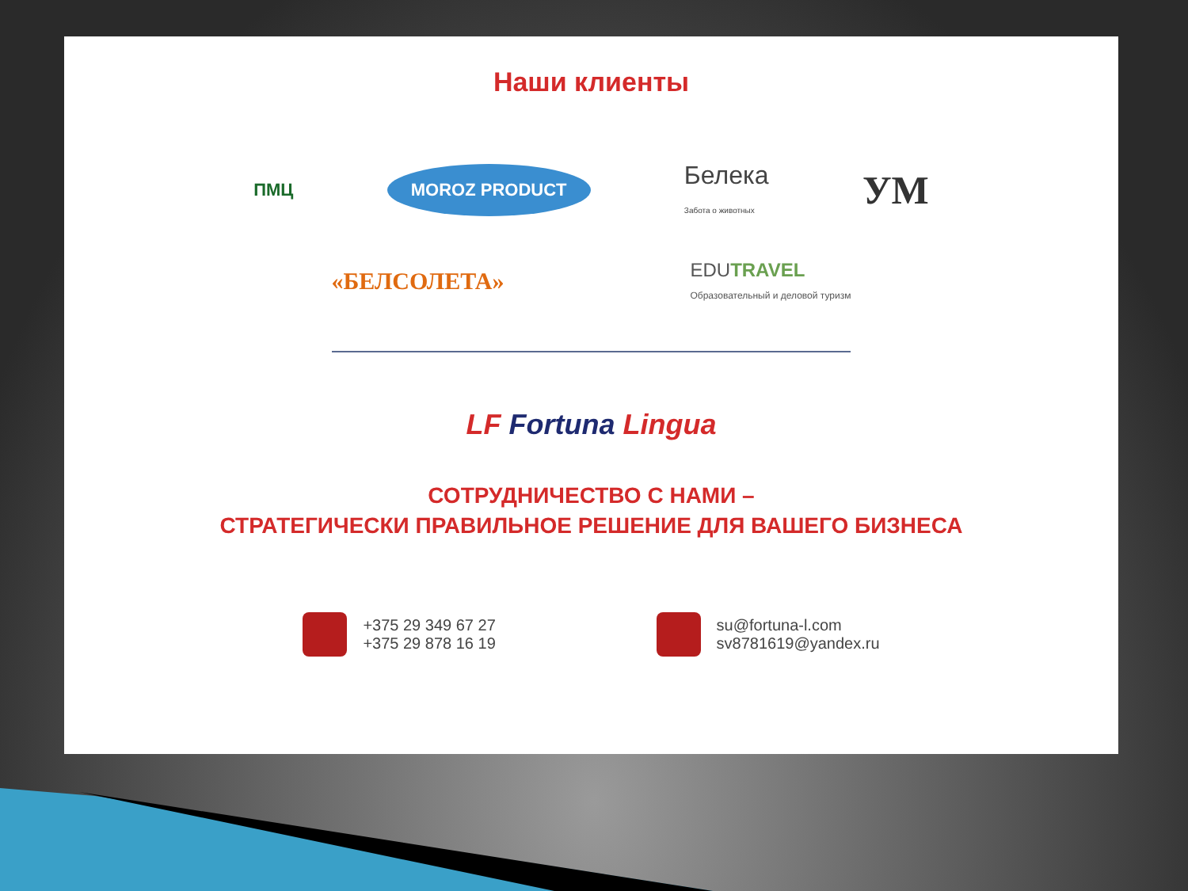Наши клиенты
ПМЦ
MOROZ PRODUCT
Белека
Забота о животных
УМ
«БЕЛСОЛЕТА»
EDUTRAVEL
Образовательный и деловой туризм
LF Fortuna Lingua
СОТРУДНИЧЕСТВО С НАМИ –
СТРАТЕГИЧЕСКИ ПРАВИЛЬНОЕ РЕШЕНИЕ ДЛЯ ВАШЕГО БИЗНЕСА
+375 29 349 67 27
+375 29 878 16 19
su@fortuna-l.com
sv8781619@yandex.ru